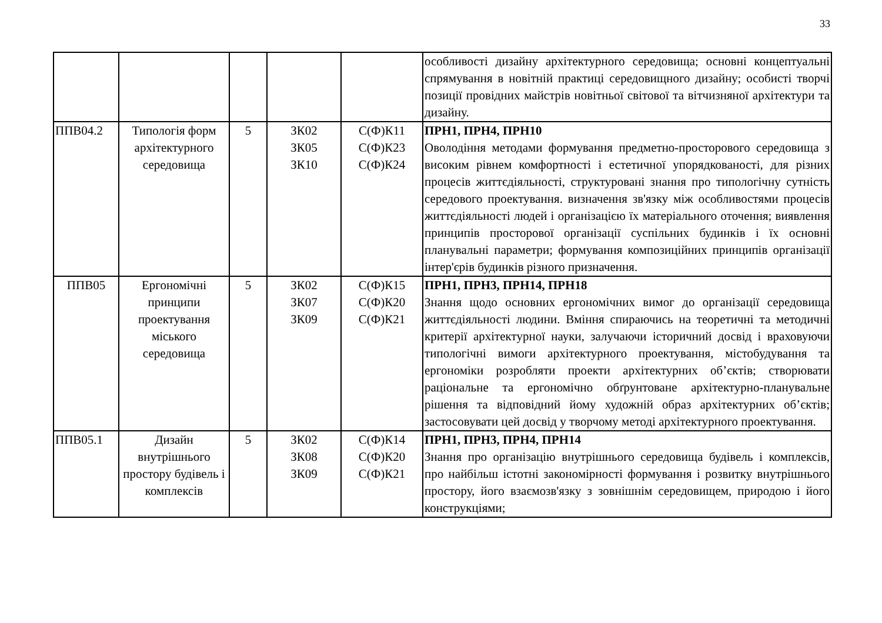33
| | | | | | особливості дизайну архітектурного середовища; основні концептуальні спрямування в новітній практиці середовищного дизайну; особисті творчі позиції провідних майстрів новітньої світової та вітчизняної архітектури та дизайну. |
| ППВ04.2 | Типологія форм архітектурного середовища | 5 | ЗК02 ЗК05 ЗК10 | С(Ф)К11 С(Ф)К23 С(Ф)К24 | ПРН1, ПРН4, ПРН10 Оволодіння методами формування предметно-просторового середовища з високим рівнем комфортності і естетичної упорядкованості, для різних процесів життєдіяльності, структуровані знання про типологічну сутність середового проектування. визначення зв'язку між особливостями процесів життєдіяльності людей і організацією їх матеріального оточення; виявлення принципів просторової організації суспільних будинків і їх основні планувальні параметри; формування композиційних принципів організації інтер'єрів будинків різного призначення. |
| ППВ05 | Ергономічні принципи проектування міського середовища | 5 | ЗК02 ЗК07 ЗК09 | С(Ф)К15 С(Ф)К20 С(Ф)К21 | ПРН1, ПРН3, ПРН14, ПРН18 Знання щодо основних ергономічних вимог до організації середовища життєдіяльності людини. Вміння спираючись на теоретичні та методичні критерії архітектурної науки, залучаючи історичний досвід і враховуючи типологічні вимоги архітектурного проектування, містобудування та ергономіки розробляти проекти архітектурних об’єктів; створювати раціональне та ергономічно обґрунтоване архітектурно-планувальне рішення та відповідний йому художній образ архітектурних об’єктів; застосовувати цей досвід у творчому методі архітектурного проектування. |
| ППВ05.1 | Дизайн внутрішнього простору будівель і комплексів | 5 | ЗК02 ЗК08 ЗК09 | С(Ф)К14 С(Ф)К20 С(Ф)К21 | ПРН1, ПРН3, ПРН4, ПРН14 Знання про організацію внутрішнього середовища будівель і комплексів, про найбільш істотні закономірності формування і розвитку внутрішнього простору, його взаємозв'язку з зовнішнім середовищем, природою і його конструкціями; |